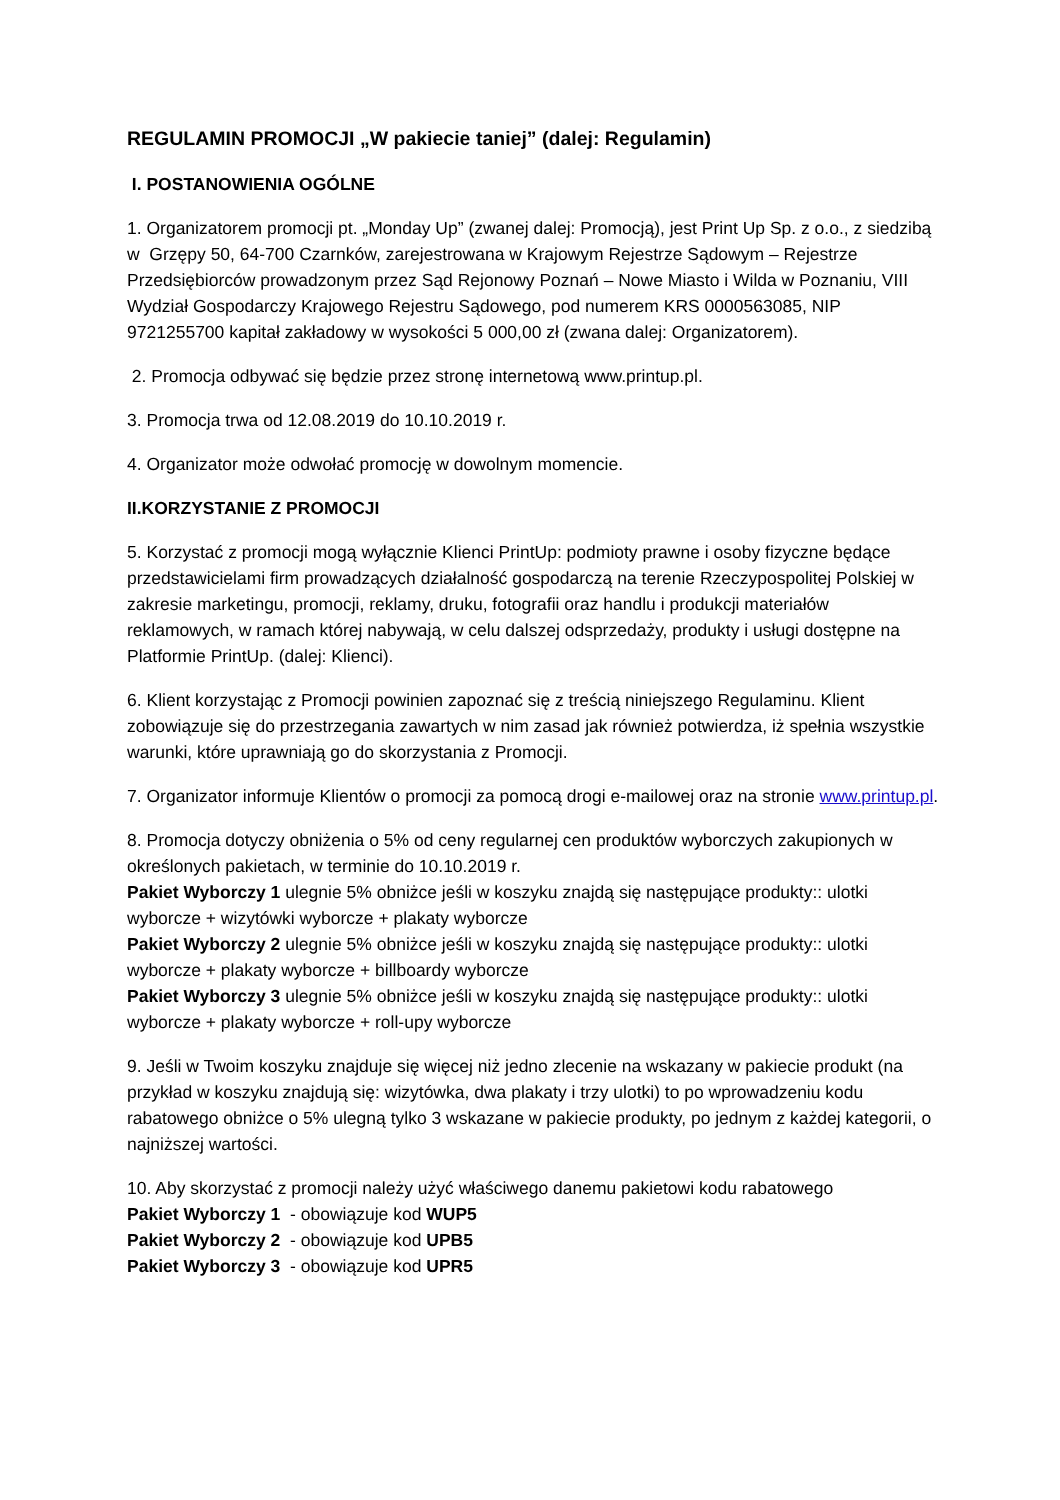REGULAMIN PROMOCJI „W pakiecie taniej” (dalej: Regulamin)
I. POSTANOWIENIA OGÓLNE
1. Organizatorem promocji pt. „Monday Up” (zwanej dalej: Promocją), jest Print Up Sp. z o.o., z siedzibą w Grzępy 50, 64-700 Czarnków, zarejestrowana w Krajowym Rejestrze Sądowym – Rejestrze Przedsiębiorców prowadzonym przez Sąd Rejonowy Poznań – Nowe Miasto i Wilda w Poznaniu, VIII Wydział Gospodarczy Krajowego Rejestru Sądowego, pod numerem KRS 0000563085, NIP 9721255700 kapitał zakładowy w wysokości 5 000,00 zł (zwana dalej: Organizatorem).
2. Promocja odbywać się będzie przez stronę internetową www.printup.pl.
3. Promocja trwa od 12.08.2019 do 10.10.2019 r.
4. Organizator może odwołać promocję w dowolnym momencie.
II.KORZYSTANIE Z PROMOCJI
5. Korzystać z promocji mogą wyłącznie Klienci PrintUp: podmioty prawne i osoby fizyczne będące przedstawicielami firm prowadzących działalność gospodarczą na terenie Rzeczypospolitej Polskiej w zakresie marketingu, promocji, reklamy, druku, fotografii oraz handlu i produkcji materiałów reklamowych, w ramach której nabywają, w celu dalszej odsprzedaży, produkty i usługi dostępne na Platformie PrintUp. (dalej: Klienci).
6. Klient korzystając z Promocji powinien zapoznać się z treścią niniejszego Regulaminu. Klient zobowiązuje się do przestrzegania zawartych w nim zasad jak również potwierdza, iż spełnia wszystkie warunki, które uprawniają go do skorzystania z Promocji.
7. Organizator informuje Klientów o promocji za pomocą drogi e-mailowej oraz na stronie www.printup.pl.
8. Promocja dotyczy obniżenia o 5% od ceny regularnej cen produktów wyborczych zakupionych w określonych pakietach, w terminie do 10.10.2019 r.
Pakiet Wyborczy 1 ulegnie 5% obniżce jeśli w koszyku znajdą się następujące produkty:: ulotki wyborcze + wizytówki wyborcze + plakaty wyborcze
Pakiet Wyborczy 2 ulegnie 5% obniżce jeśli w koszyku znajdą się następujące produkty:: ulotki wyborcze + plakaty wyborcze + billboardy wyborcze
Pakiet Wyborczy 3 ulegnie 5% obniżce jeśli w koszyku znajdą się następujące produkty:: ulotki wyborcze + plakaty wyborcze + roll-upy wyborcze
9. Jeśli w Twoim koszyku znajduje się więcej niż jedno zlecenie na wskazany w pakiecie produkt (na przykład w koszyku znajdują się: wizytówka, dwa plakaty i trzy ulotki) to po wprowadzeniu kodu rabatowego obniżce o 5% ulegną tylko 3 wskazane w pakiecie produkty, po jednym z każdej kategorii, o najniższej wartości.
10. Aby skorzystać z promocji należy użyć właściwego danemu pakietowi kodu rabatowego
Pakiet Wyborczy 1 - obowiązuje kod WUP5
Pakiet Wyborczy 2 - obowiązuje kod UPB5
Pakiet Wyborczy 3 - obowiązuje kod UPR5